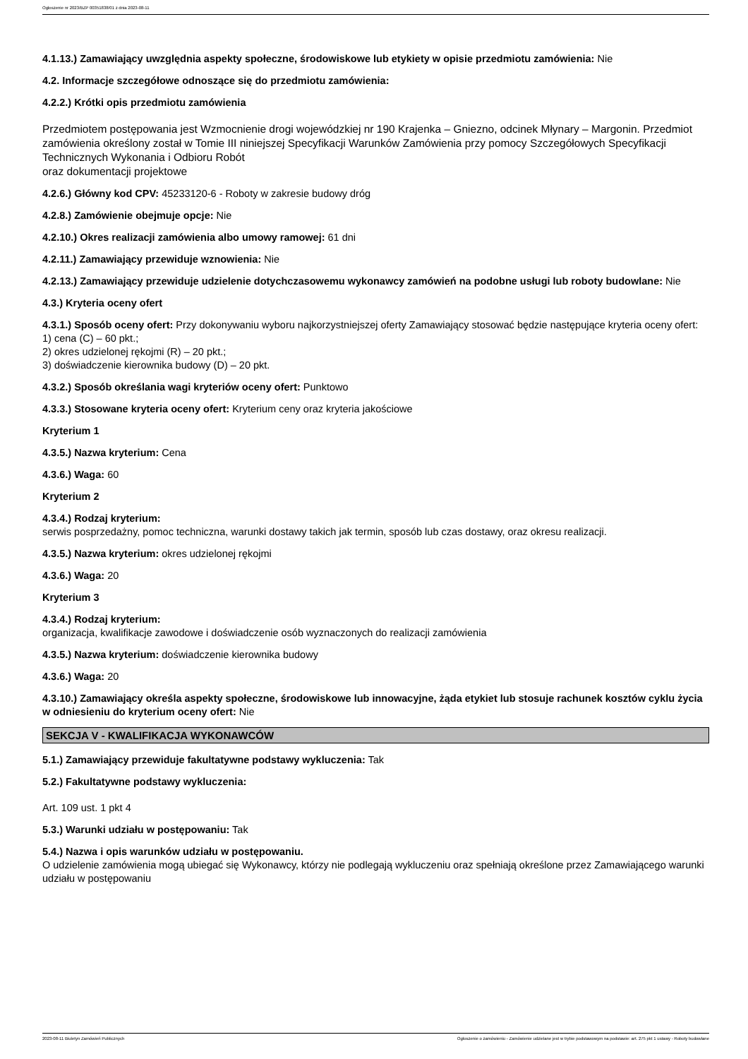Ogłoszenie nr 2023/BZP 00351838/01 z dnia 2023-08-11
4.1.13.) Zamawiający uwzględnia aspekty społeczne, środowiskowe lub etykiety w opisie przedmiotu zamówienia: Nie
4.2. Informacje szczegółowe odnoszące się do przedmiotu zamówienia:
4.2.2.) Krótki opis przedmiotu zamówienia
Przedmiotem postępowania jest Wzmocnienie drogi wojewódzkiej nr 190 Krajenka – Gniezno, odcinek Młynary – Margonin. Przedmiot zamówienia określony został w Tomie III niniejszej Specyfikacji Warunków Zamówienia przy pomocy Szczegółowych Specyfikacji Technicznych Wykonania i Odbioru Robót
oraz dokumentacji projektowe
4.2.6.) Główny kod CPV: 45233120-6 - Roboty w zakresie budowy dróg
4.2.8.) Zamówienie obejmuje opcje: Nie
4.2.10.) Okres realizacji zamówienia albo umowy ramowej: 61 dni
4.2.11.) Zamawiający przewiduje wznowienia: Nie
4.2.13.) Zamawiający przewiduje udzielenie dotychczasowemu wykonawcy zamówień na podobne usługi lub roboty budowlane: Nie
4.3.) Kryteria oceny ofert
4.3.1.) Sposób oceny ofert: Przy dokonywaniu wyboru najkorzystniejszej oferty Zamawiający stosować będzie następujące kryteria oceny ofert:
1) cena (C) – 60 pkt.;
2) okres udzielonej rękojmi (R) – 20 pkt.;
3) doświadczenie kierownika budowy (D) – 20 pkt.
4.3.2.) Sposób określania wagi kryteriów oceny ofert: Punktowo
4.3.3.) Stosowane kryteria oceny ofert: Kryterium ceny oraz kryteria jakościowe
Kryterium 1
4.3.5.) Nazwa kryterium: Cena
4.3.6.) Waga: 60
Kryterium 2
4.3.4.) Rodzaj kryterium:
serwis posprzedażny, pomoc techniczna, warunki dostawy takich jak termin, sposób lub czas dostawy, oraz okresu realizacji.
4.3.5.) Nazwa kryterium: okres udzielonej rękojmi
4.3.6.) Waga: 20
Kryterium 3
4.3.4.) Rodzaj kryterium:
organizacja, kwalifikacje zawodowe i doświadczenie osób wyznaczonych do realizacji zamówienia
4.3.5.) Nazwa kryterium: doświadczenie kierownika budowy
4.3.6.) Waga: 20
4.3.10.) Zamawiający określa aspekty społeczne, środowiskowe lub innowacyjne, żąda etykiet lub stosuje rachunek kosztów cyklu życia w odniesieniu do kryterium oceny ofert: Nie
SEKCJA V - KWALIFIKACJA WYKONAWCÓW
5.1.) Zamawiający przewiduje fakultatywne podstawy wykluczenia: Tak
5.2.) Fakultatywne podstawy wykluczenia:
Art. 109 ust. 1 pkt 4
5.3.) Warunki udziału w postępowaniu: Tak
5.4.) Nazwa i opis warunków udziału w postępowaniu.
O udzielenie zamówienia mogą ubiegać się Wykonawcy, którzy nie podlegają wykluczeniu oraz spełniają określone przez Zamawiającego warunki udziału w postępowaniu
2023-08-11 Biuletyn Zamówień Publicznych Ogłoszenie o zamówieniu - Zamówienie udzielane jest w trybie podstawowym na podstawie: art. 275 pkt 1 ustawy - Roboty budowlane